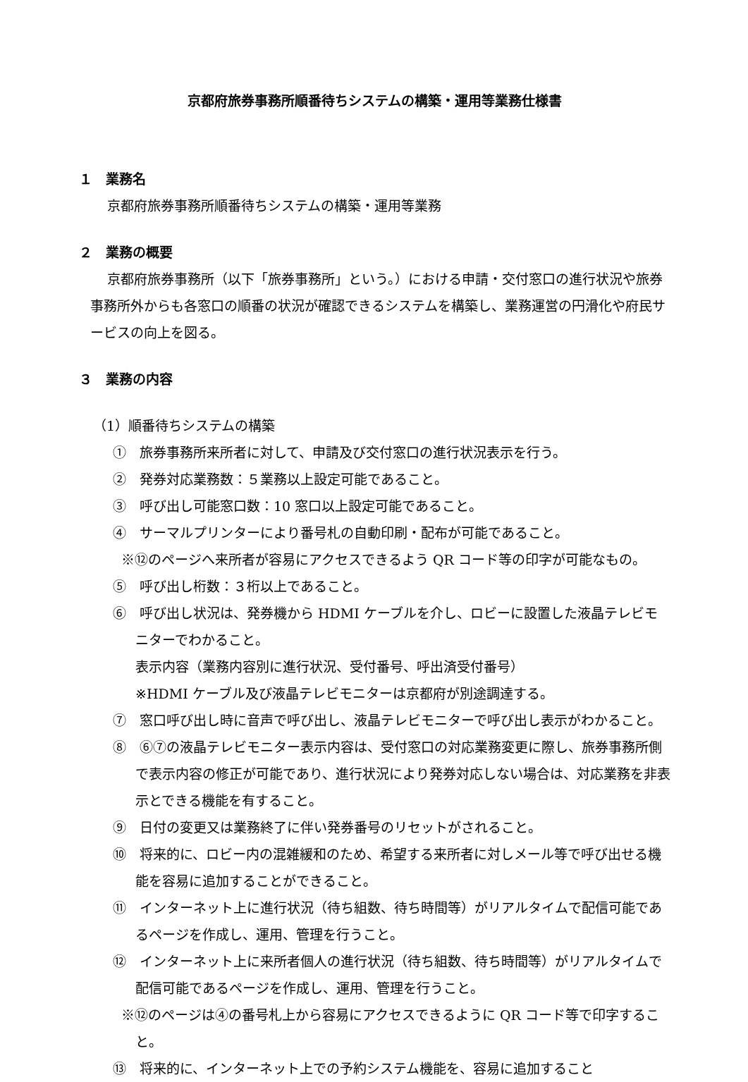京都府旅券事務所順番待ちシステムの構築・運用等業務仕様書
１　業務名
京都府旅券事務所順番待ちシステムの構築・運用等業務
２　業務の概要
京都府旅券事務所（以下「旅券事務所」という。）における申請・交付窓口の進行状況や旅券事務所外からも各窓口の順番の状況が確認できるシステムを構築し、業務運営の円滑化や府民サービスの向上を図る。
３　業務の内容
（1）順番待ちシステムの構築
①　旅券事務所来所者に対して、申請及び交付窓口の進行状況表示を行う。
②　発券対応業務数：５業務以上設定可能であること。
③　呼び出し可能窓口数：10 窓口以上設定可能であること。
④　サーマルプリンターにより番号札の自動印刷・配布が可能であること。
※⑫のページへ来所者が容易にアクセスできるよう QR コード等の印字が可能なもの。
⑤　呼び出し桁数：３桁以上であること。
⑥　呼び出し状況は、発券機から HDMI ケーブルを介し、ロビーに設置した液晶テレビモニターでわかること。
表示内容（業務内容別に進行状況、受付番号、呼出済受付番号）
※HDMI ケーブル及び液晶テレビモニターは京都府が別途調達する。
⑦　窓口呼び出し時に音声で呼び出し、液晶テレビモニターで呼び出し表示がわかること。
⑧　⑥⑦の液晶テレビモニター表示内容は、受付窓口の対応業務変更に際し、旅券事務所側で表示内容の修正が可能であり、進行状況により発券対応しない場合は、対応業務を非表示とできる機能を有すること。
⑨　日付の変更又は業務終了に伴い発券番号のリセットがされること。
⑩　将来的に、ロビー内の混雑緩和のため、希望する来所者に対しメール等で呼び出せる機能を容易に追加することができること。
⑪　インターネット上に進行状況（待ち組数、待ち時間等）がリアルタイムで配信可能であるページを作成し、運用、管理を行うこと。
⑫　インターネット上に来所者個人の進行状況（待ち組数、待ち時間等）がリアルタイムで配信可能であるページを作成し、運用、管理を行うこと。
※⑫のページは④の番号札上から容易にアクセスできるように QR コード等で印字すること。
⑬　将来的に、インターネット上での予約システム機能を、容易に追加すること